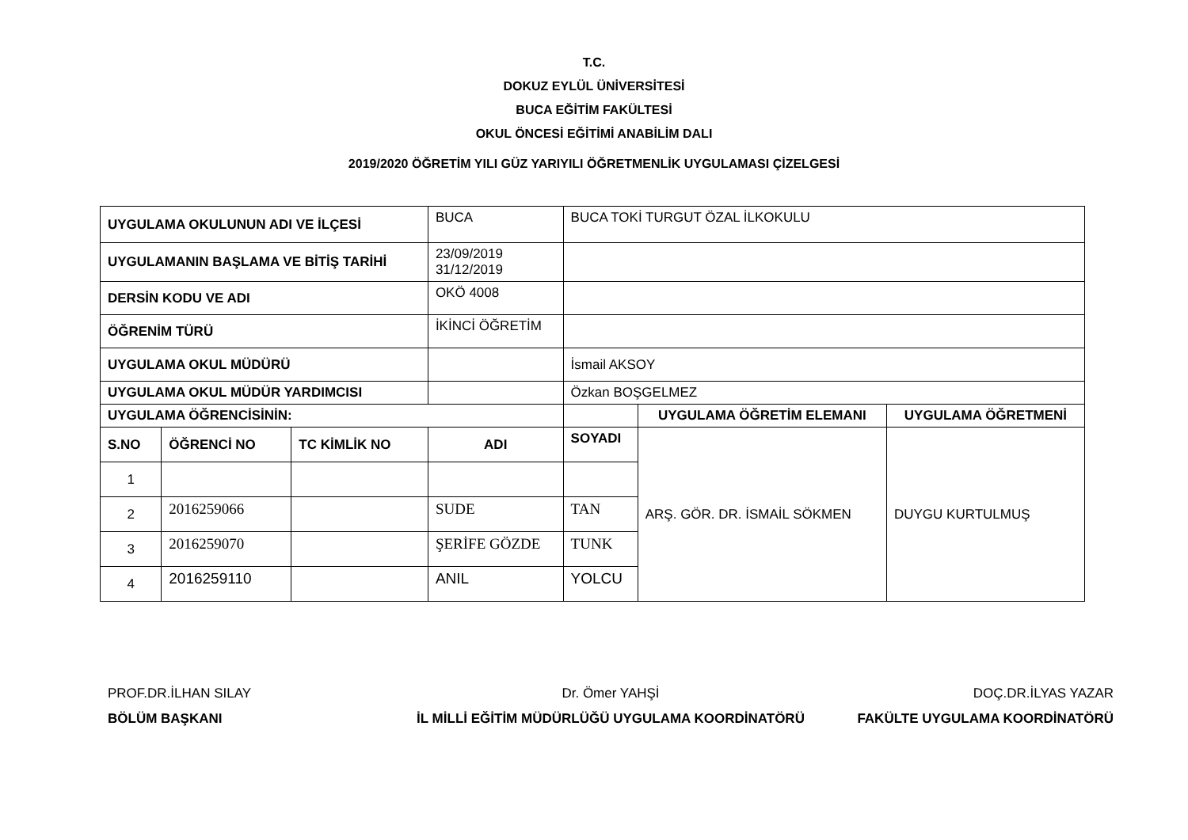T.C.
DOKUZ EYLÜL ÜNİVERSİTESİ
BUCA EĞİTİM FAKÜLTESİ
OKUL ÖNCESİ EĞİTİMİ ANABİLİM DALI
2019/2020 ÖĞRETİM YILI GÜZ YARIYILI ÖĞRETMENLİK UYGULAMASI ÇİZELGESİ
| UYGULAMA OKULUNUN ADI VE İLÇESİ | | | BUCA | BUCA TOKİ TURGUT ÖZAL İLKOKULU | | |
| UYGULAMANIN BAŞLAMA VE BİTİŞ TARİHİ | | | 23/09/2019 31/12/2019 | | | |
| DERSİN KODU VE ADI | | | OKÖ 4008 | | | |
| ÖĞRENİM TÜRÜ | | | İKİNCİ ÖĞRETİM | | | |
| UYGULAMA OKUL MÜDÜRÜ | | | | İsmail AKSOY | | |
| UYGULAMA OKUL MÜDÜR YARDIMCISI | | | | Özkan BOŞGELMEZ | | |
| UYGULAMA ÖĞRENCİSİNİN: | | | | | UYGULAMA ÖĞRETİM ELEMANI | UYGULAMA ÖĞRETMENİ |
| S.NO | ÖĞRENCİ NO | TC KİMLİK NO | ADI | SOYADI | ARŞ. GÖR. DR. İSMAİL SÖKMEN | DUYGU KURTULMUŞ |
| 1 | | | | | | |
| 2 | 2016259066 | | SUDE | TAN | | |
| 3 | 2016259070 | | ŞERİFE GÖZDE | TUNK | | |
| 4 | 2016259110 | | ANIL | YOLCU | | |
PROF.DR.İLHAN SILAY
BÖLÜM BAŞKANI
Dr. Ömer YAHŞİ
İL MİLLİ EĞİTİM MÜDÜRLÜĞÜ UYGULAMA KOORDİNATÖRÜ
DOÇ.DR.İLYAS YAZAR
FAKÜLTE UYGULAMA KOORDİNATÖRÜ